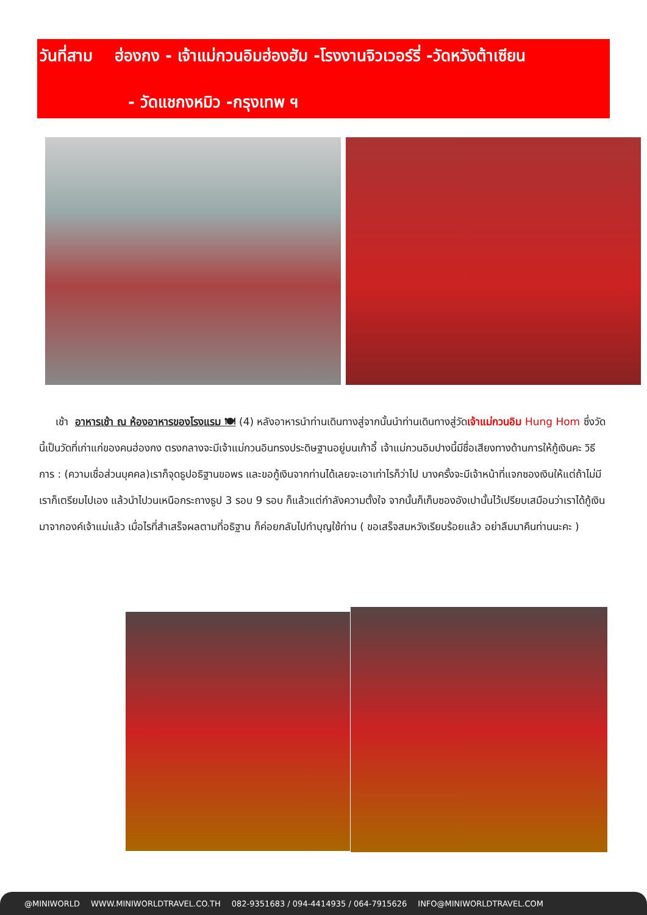วันที่สาม ฮ่องกง - เจ้าแม่กวนอิมฮ่องฮัม -โรงงานจิวเวอร์รี่ -วัดหวังต้าเซียน
- วัดแชกงหมิว -กรุงเทพ ฯ
เช้า อาหารเช้า ณ ห้องอาหารของโรงแรม 🍽 (4) หลังอาหารนำท่านเดินทางสู่จากนั้นนำท่านเดินทางสู่วัดเจ้าแม่กวนอิม Hung Hom ซึ่งวัดนี้เป็นวัดที่เก่าแก่ของคนฮ่องกง ตรงกลางจะมีเจ้าแม่กวนอินทรงประดิษฐานอยู่บนเก้าอี้ เจ้าแม่กวนอิมปางนี้มีชื่อเสียงทางด้านการให้กู้เงินคะ วิธีการ : (ความเชื่อส่วนบุคคล)เราก็จุดธูปอธิฐานขอพร และขอกู้เงินจากท่านได้เลยจะเอาเท่าไรก็ว่าไป บางครั้งจะมีเจ้าหน้าที่แจกซองเงินให้แต่ถ้าไม่มีเราก็เตรียมไปเอง แล้วนำไปวนเหนือกระถางธูป 3 รอบ 9 รอบ ก็แล้วแต่กำลังความตั้งใจ จากนั้นก็เก็บซองอังเปานั้นไว้เปรียบเสมือนว่าเราได้กู้เงินมาจากองค์เจ้าแม่แล้ว เมื่อไรที่สำเสร็จผลตามที่อธิฐาน ก็ค่อยกลับไปทำบุญใช้ท่าน ( ขอเสร็จสมหวังเรียบร้อยแล้ว อย่าลืมมาคืนท่านนะคะ )
@MINIWORLD WWW.MINIWORLDTRAVEL.CO.TH 082-9351683 / 094-4414935 / 064-7915626 INFO@MINIWORLDTRAVEL.COM